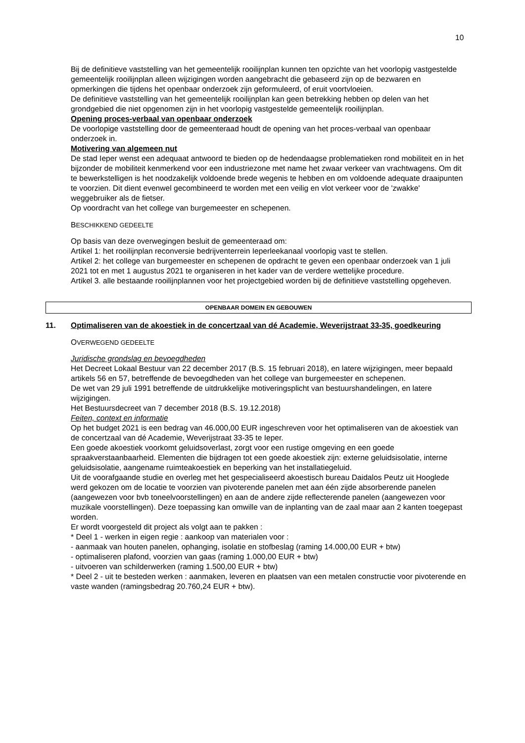10
Bij de definitieve vaststelling van het gemeentelijk rooilijnplan kunnen ten opzichte van het voorlopig vastgestelde gemeentelijk rooilijnplan alleen wijzigingen worden aangebracht die gebaseerd zijn op de bezwaren en opmerkingen die tijdens het openbaar onderzoek zijn geformuleerd, of eruit voortvloeien.
De definitieve vaststelling van het gemeentelijk rooilijnplan kan geen betrekking hebben op delen van het grondgebied die niet opgenomen zijn in het voorlopig vastgestelde gemeentelijk rooilijnplan.
Opening proces-verbaal van openbaar onderzoek
De voorlopige vaststelling door de gemeenteraad houdt de opening van het proces-verbaal van openbaar onderzoek in.
Motivering van algemeen nut
De stad Ieper wenst een adequaat antwoord te bieden op de hedendaagse problematieken rond mobiliteit en in het bijzonder de mobiliteit kenmerkend voor een industriezone met name het zwaar verkeer van vrachtwagens. Om dit te bewerkstelligen is het noodzakelijk voldoende brede wegenis te hebben en om voldoende adequate draaipunten te voorzien. Dit dient evenwel gecombineerd te worden met een veilig en vlot verkeer voor de 'zwakke' weggebruiker als de fietser.
Op voordracht van het college van burgemeester en schepenen.
BESCHIKKEND GEDEELTE
Op basis van deze overwegingen besluit de gemeenteraad om:
Artikel 1: het rooilijnplan reconversie bedrijventerrein Ieperleekanaal voorlopig vast te stellen.
Artikel 2: het college van burgemeester en schepenen de opdracht te geven een openbaar onderzoek van 1 juli 2021 tot en met 1 augustus 2021 te organiseren in het kader van de verdere wettelijke procedure.
Artikel 3. alle bestaande rooilijnplannen voor het projectgebied worden bij de definitieve vaststelling opgeheven.
OPENBAAR DOMEIN EN GEBOUWEN
11. Optimaliseren van de akoestiek in de concertzaal van dé Academie, Weverijstraat 33-35, goedkeuring
OVERWEGEND GEDEELTE
Juridische grondslag en bevoegdheden
Het Decreet Lokaal Bestuur van 22 december 2017 (B.S. 15 februari 2018), en latere wijzigingen, meer bepaald artikels 56 en 57, betreffende de bevoegdheden van het college van burgemeester en schepenen.
De wet van 29 juli 1991 betreffende de uitdrukkelijke motiveringsplicht van bestuurshandelingen, en latere wijzigingen.
Het Bestuursdecreet van 7 december 2018 (B.S. 19.12.2018)
Feiten, context en informatie
Op het budget 2021 is een bedrag van 46.000,00 EUR ingeschreven voor het optimaliseren van de akoestiek van de concertzaal van dé Academie, Weverijstraat 33-35 te Ieper.
Een goede akoestiek voorkomt geluidsoverlast, zorgt voor een rustige omgeving en een goede spraakverstaanbaarheid. Elementen die bijdragen tot een goede akoestiek zijn: externe geluidsisolatie, interne geluidsisolatie, aangename ruimteakoestiek en beperking van het installatiegeluid.
Uit de voorafgaande studie en overleg met het gespecialiseerd akoestisch bureau Daidalos Peutz uit Hooglede werd gekozen om de locatie te voorzien van pivoterende panelen met aan één zijde absorberende panelen (aangewezen voor bvb toneelvoorstellingen) en aan de andere zijde reflecterende panelen (aangewezen voor muzikale voorstellingen). Deze toepassing kan omwille van de inplanting van de zaal maar aan 2 kanten toegepast worden.
Er wordt voorgesteld dit project als volgt aan te pakken :
* Deel 1 - werken in eigen regie : aankoop van materialen voor :
- aanmaak van houten panelen, ophanging, isolatie en stofbeslag (raming 14.000,00 EUR + btw)
- optimaliseren plafond, voorzien van gaas (raming 1.000,00 EUR + btw)
- uitvoeren van schilderwerken (raming 1.500,00 EUR + btw)
* Deel 2 - uit te besteden werken : aanmaken, leveren en plaatsen van een metalen constructie voor pivoterende en vaste wanden (ramingsbedrag 20.760,24 EUR + btw).